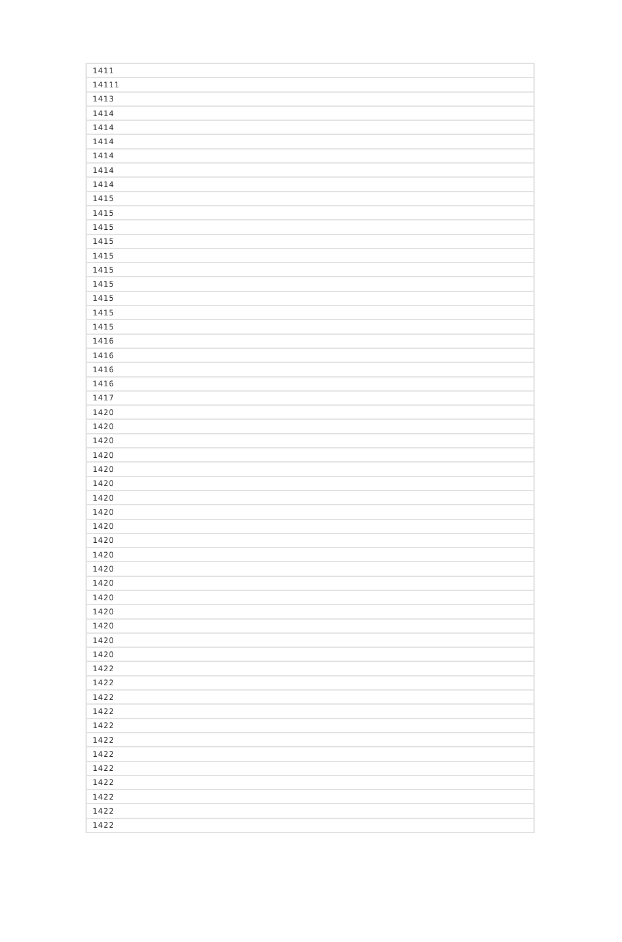| 1411 |
| 14111 |
| 1413 |
| 1414 |
| 1414 |
| 1414 |
| 1414 |
| 1414 |
| 1414 |
| 1415 |
| 1415 |
| 1415 |
| 1415 |
| 1415 |
| 1415 |
| 1415 |
| 1415 |
| 1415 |
| 1415 |
| 1416 |
| 1416 |
| 1416 |
| 1416 |
| 1417 |
| 1420 |
| 1420 |
| 1420 |
| 1420 |
| 1420 |
| 1420 |
| 1420 |
| 1420 |
| 1420 |
| 1420 |
| 1420 |
| 1420 |
| 1420 |
| 1420 |
| 1420 |
| 1420 |
| 1420 |
| 1420 |
| 1422 |
| 1422 |
| 1422 |
| 1422 |
| 1422 |
| 1422 |
| 1422 |
| 1422 |
| 1422 |
| 1422 |
| 1422 |
| 1422 |